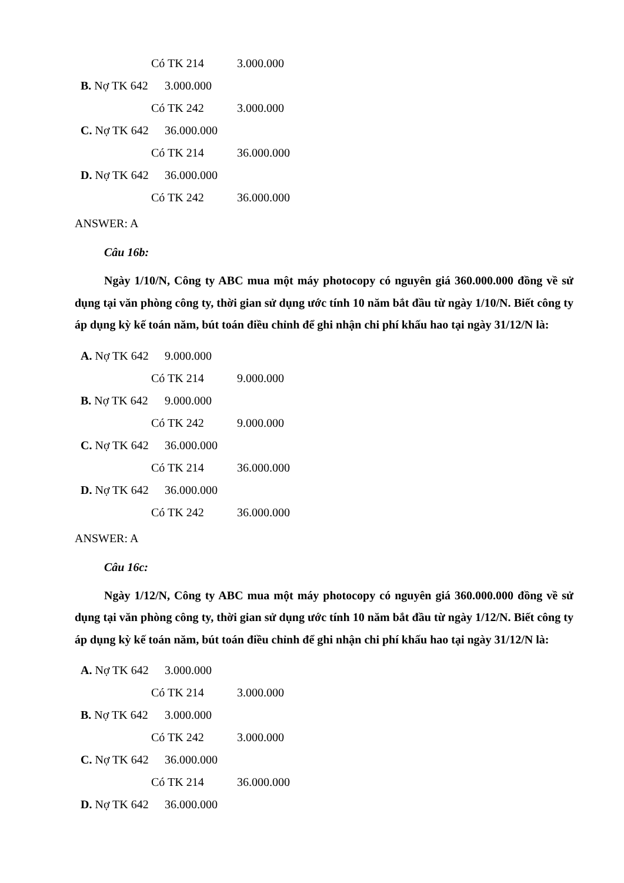Có TK 214 3.000.000
B. Nợ TK 642 3.000.000
Có TK 242 3.000.000
C. Nợ TK 642 36.000.000
Có TK 214 36.000.000
D. Nợ TK 642 36.000.000
Có TK 242 36.000.000
ANSWER: A
Câu 16b:
Ngày 1/10/N, Công ty ABC mua một máy photocopy có nguyên giá 360.000.000 đồng về sử dụng tại văn phòng công ty, thời gian sử dụng ước tính 10 năm bắt đầu từ ngày 1/10/N. Biết công ty áp dụng kỳ kế toán năm, bút toán điều chỉnh để ghi nhận chi phí khấu hao tại ngày 31/12/N là:
A. Nợ TK 642 9.000.000
Có TK 214 9.000.000
B. Nợ TK 642 9.000.000
Có TK 242 9.000.000
C. Nợ TK 642 36.000.000
Có TK 214 36.000.000
D. Nợ TK 642 36.000.000
Có TK 242 36.000.000
ANSWER: A
Câu 16c:
Ngày 1/12/N, Công ty ABC mua một máy photocopy có nguyên giá 360.000.000 đồng về sử dụng tại văn phòng công ty, thời gian sử dụng ước tính 10 năm bắt đầu từ ngày 1/12/N. Biết công ty áp dụng kỳ kế toán năm, bút toán điều chỉnh để ghi nhận chi phí khấu hao tại ngày 31/12/N là:
A. Nợ TK 642 3.000.000
Có TK 214 3.000.000
B. Nợ TK 642 3.000.000
Có TK 242 3.000.000
C. Nợ TK 642 36.000.000
Có TK 214 36.000.000
D. Nợ TK 642 36.000.000